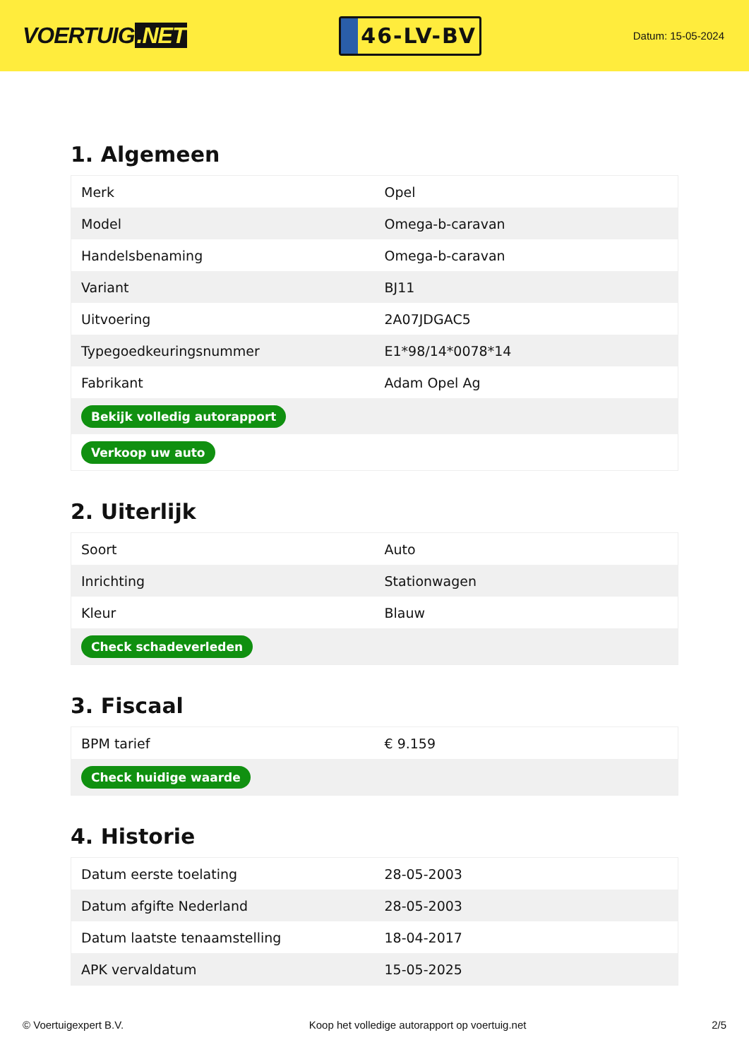VOERTUIG.NET
46-LV-BV
Datum: 15-05-2024
1. Algemeen
| Merk | Opel |
| Model | Omega-b-caravan |
| Handelsbenaming | Omega-b-caravan |
| Variant | BJ11 |
| Uitvoering | 2A07JDGAC5 |
| Typegoedkeuringsnummer | E1*98/14*0078*14 |
| Fabrikant | Adam Opel Ag |
| Bekijk volledig autorapport | |
| Verkoop uw auto | |
2. Uiterlijk
| Soort | Auto |
| Inrichting | Stationwagen |
| Kleur | Blauw |
| Check schadeverleden | |
3. Fiscaal
| BPM tarief | € 9.159 |
| Check huidige waarde | |
4. Historie
| Datum eerste toelating | 28-05-2003 |
| Datum afgifte Nederland | 28-05-2003 |
| Datum laatste tenaamstelling | 18-04-2017 |
| APK vervaldatum | 15-05-2025 |
© Voertuigexpert B.V. Koop het volledige autorapport op voertuig.net 2/5